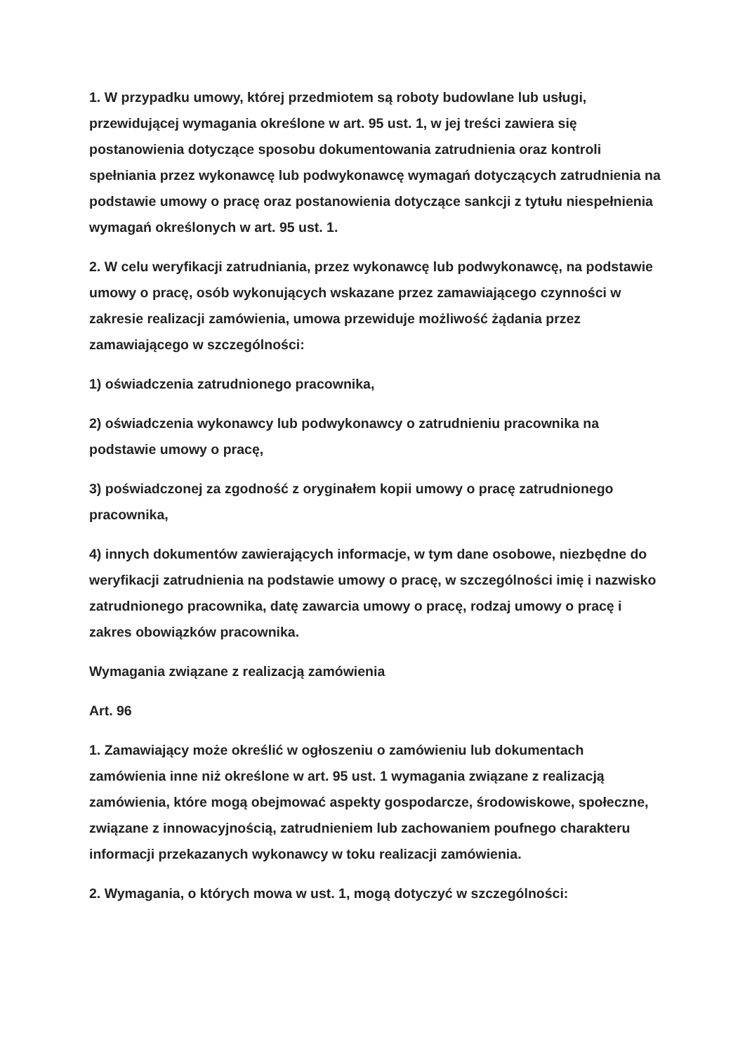1. W przypadku umowy, której przedmiotem są roboty budowlane lub usługi, przewidującej wymagania określone w art. 95 ust. 1, w jej treści zawiera się postanowienia dotyczące sposobu dokumentowania zatrudnienia oraz kontroli spełniania przez wykonawcę lub podwykonawcę wymagań dotyczących zatrudnienia na podstawie umowy o pracę oraz postanowienia dotyczące sankcji z tytułu niespełnienia wymagań określonych w art. 95 ust. 1.
2. W celu weryfikacji zatrudniania, przez wykonawcę lub podwykonawcę, na podstawie umowy o pracę, osób wykonujących wskazane przez zamawiającego czynności w zakresie realizacji zamówienia, umowa przewiduje możliwość żądania przez zamawiającego w szczególności:
1) oświadczenia zatrudnionego pracownika,
2) oświadczenia wykonawcy lub podwykonawcy o zatrudnieniu pracownika na podstawie umowy o pracę,
3) poświadczonej za zgodność z oryginałem kopii umowy o pracę zatrudnionego pracownika,
4) innych dokumentów zawierających informacje, w tym dane osobowe, niezbędne do weryfikacji zatrudnienia na podstawie umowy o pracę, w szczególności imię i nazwisko zatrudnionego pracownika, datę zawarcia umowy o pracę, rodzaj umowy o pracę i zakres obowiązków pracownika.
Wymagania związane z realizacją zamówienia
Art. 96
1. Zamawiający może określić w ogłoszeniu o zamówieniu lub dokumentach zamówienia inne niż określone w art. 95 ust. 1 wymagania związane z realizacją zamówienia, które mogą obejmować aspekty gospodarcze, środowiskowe, społeczne, związane z innowacyjnością, zatrudnieniem lub zachowaniem poufnego charakteru informacji przekazanych wykonawcy w toku realizacji zamówienia.
2. Wymagania, o których mowa w ust. 1, mogą dotyczyć w szczególności: